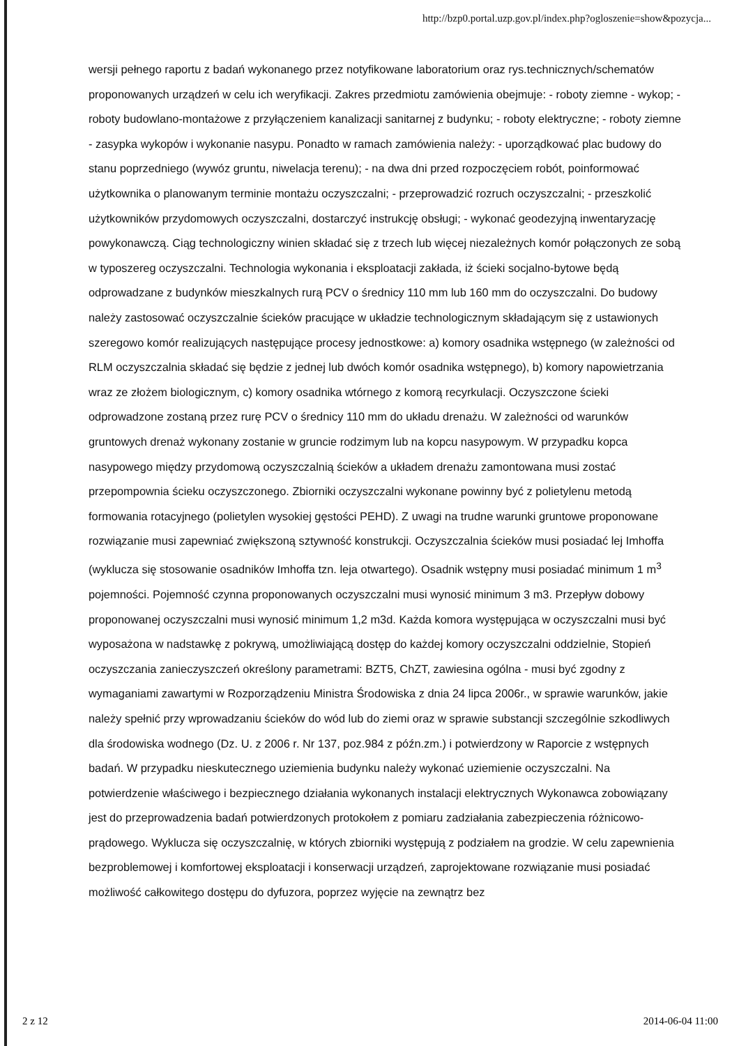http://bzp0.portal.uzp.gov.pl/index.php?ogloszenie=show&pozycja...
wersji pełnego raportu z badań wykonanego przez notyfikowane laboratorium oraz rys.technicznych/schematów proponowanych urządzeń w celu ich weryfikacji. Zakres przedmiotu zamówienia obejmuje: - roboty ziemne - wykop; - roboty budowlano-montażowe z przyłączeniem kanalizacji sanitarnej z budynku; - roboty elektryczne; - roboty ziemne - zasypka wykopów i wykonanie nasypu. Ponadto w ramach zamówienia należy: - uporządkować plac budowy do stanu poprzedniego (wywóz gruntu, niwelacja terenu); - na dwa dni przed rozpoczęciem robót, poinformować użytkownika o planowanym terminie montażu oczyszczalni; - przeprowadzić rozruch oczyszczalni; - przeszkolić użytkowników przydomowych oczyszczalni, dostarczyć instrukcję obsługi; - wykonać geodezyjną inwentaryzację powykonawczą. Ciąg technologiczny winien składać się z trzech lub więcej niezależnych komór połączonych ze sobą w typoszereg oczyszczalni. Technologia wykonania i eksploatacji zakłada, iż ścieki socjalno-bytowe będą odprowadzane z budynków mieszkalnych rurą PCV o średnicy 110 mm lub 160 mm do oczyszczalni. Do budowy należy zastosować oczyszczalnie ścieków pracujące w układzie technologicznym składającym się z ustawionych szeregowo komór realizujących następujące procesy jednostkowe: a) komory osadnika wstępnego (w zależności od RLM oczyszczalnia składać się będzie z jednej lub dwóch komór osadnika wstępnego), b) komory napowietrzania wraz ze złożem biologicznym, c) komory osadnika wtórnego z komorą recyrkulacji. Oczyszczone ścieki odprowadzone zostaną przez rurę PCV o średnicy 110 mm do układu drenażu. W zależności od warunków gruntowych drenaż wykonany zostanie w gruncie rodzimym lub na kopcu nasypowym. W przypadku kopca nasypowego między przydomową oczyszczalnią ścieków a układem drenażu zamontowana musi zostać przepompownia ścieku oczyszczonego. Zbiorniki oczyszczalni wykonane powinny być z polietylenu metodą formowania rotacyjnego (polietylen wysokiej gęstości PEHD). Z uwagi na trudne warunki gruntowe proponowane rozwiązanie musi zapewniać zwiększoną sztywność konstrukcji. Oczyszczalnia ścieków musi posiadać lej Imhoffa (wyklucza się stosowanie osadników Imhoffa tzn. leja otwartego). Osadnik wstępny musi posiadać minimum 1 m<sup>3</sup> pojemności. Pojemność czynna proponowanych oczyszczalni musi wynosić minimum 3 m3. Przepływ dobowy proponowanej oczyszczalni musi wynosić minimum 1,2 m3d. Każda komora występująca w oczyszczalni musi być wyposażona w nadstawkę z pokrywą, umożliwiającą dostęp do każdej komory oczyszczalni oddzielnie, Stopień oczyszczania zanieczyszczeń określony parametrami: BZT5, ChZT, zawiesina ogólna - musi być zgodny z wymaganiami zawartymi w Rozporządzeniu Ministra Środowiska z dnia 24 lipca 2006r., w sprawie warunków, jakie należy spełnić przy wprowadzaniu ścieków do wód lub do ziemi oraz w sprawie substancji szczególnie szkodliwych dla środowiska wodnego (Dz. U. z 2006 r. Nr 137, poz.984 z późn.zm.) i potwierdzony w Raporcie z wstępnych badań. W przypadku nieskutecznego uziemienia budynku należy wykonać uziemienie oczyszczalni. Na potwierdzenie właściwego i bezpiecznego działania wykonanych instalacji elektrycznych Wykonawca zobowiązany jest do przeprowadzenia badań potwierdzonych protokołem z pomiaru zadziałania zabezpieczenia różnicowo-prądowego. Wyklucza się oczyszczalnię, w których zbiorniki występują z podziałem na grodzie. W celu zapewnienia bezproblemowej i komfortowej eksploatacji i konserwacji urządzeń, zaprojektowane rozwiązanie musi posiadać możliwość całkowitego dostępu do dyfuzora, poprzez wyjęcie na zewnątrz bez
2 z 12 2014-06-04 11:00